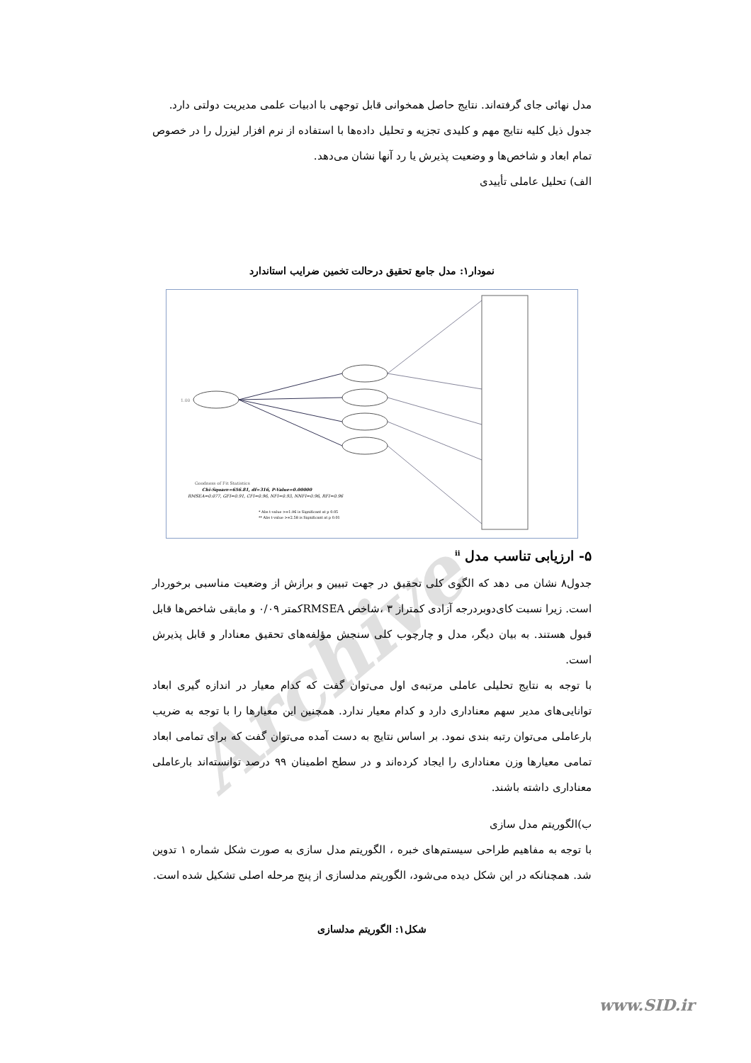Archive
مدل نهائی جای گرفته‌اند. نتایج حاصل همخوانی قابل توجهی با ادبیات علمی مدیریت دولتی دارد.
جدول ذیل کلیه نتایج مهم و کلیدی تجزیه و تحلیل داده‌ها با استفاده از نرم افزار لیزرل را در خصوص تمام ابعاد و شاخص‌ها و وضعیت پذیرش یا رد آنها نشان می‌دهد.
الف) تحلیل عاملی تأییدی
نمودار۱: مدل جامع تحقیق درحالت تخمین ضرایب استاندارد
1.00
Goodness of Fit Statistics
Chi-Square=656.81, df=316, P-Value=0.00000
RMSEA=0.077, GFI=0.91, CFI=0.96, NFI=0.93, NNFI=0.96, RFI=0.96
* Abs t-value >=1.96 is Significant at p 0.05
** Abs t-value >=2.58 is Significant at p 0.01
۵- ارزیابی تناسب مدل <sup>ii</sup>
جدول۸ نشان می دهد که الگوی کلی تحقیق در جهت تبیین و برازش از وضعیت مناسبی برخوردار است. زیرا نسبت کای‌دوبردرجه آزادی کمتراز ۳ ،شاخص RMSEAکمتر ۰/۰۹ و مابقی شاخص‌ها قابل قبول هستند. به بیان دیگر، مدل و چارچوب کلی سنجش مؤلفه‌های تحقیق معنادار و قابل پذیرش است.
با توجه به نتایج تحلیلی عاملی مرتبه‌ی اول می‌توان گفت که کدام معیار در اندازه گیری ابعاد توانایی‌های مدیر سهم معناداری دارد و کدام معیار ندارد. همچنین این معیارها را با توجه به ضریب بارعاملی می‌توان رتبه بندی نمود. بر اساس نتایج به دست آمده می‌توان گفت که برای تمامی ابعاد تمامی معیارها وزن معناداری را ایجاد کرده‌اند و در سطح اطمینان ۹۹ درصد توانسته‌اند بارعاملی معناداری داشته باشند.
ب)الگوریتم مدل سازی
با توجه به مفاهیم طراحی سیستم‌های خبره ، الگوریتم مدل سازی به صورت شکل شماره ۱ تدوین شد. همچنانکه در این شکل دیده می‌شود، الگوریتم مدلسازی از پنج مرحله اصلی تشکیل شده است.
شکل۱: الگوریتم مدلسازی
www.SID.ir